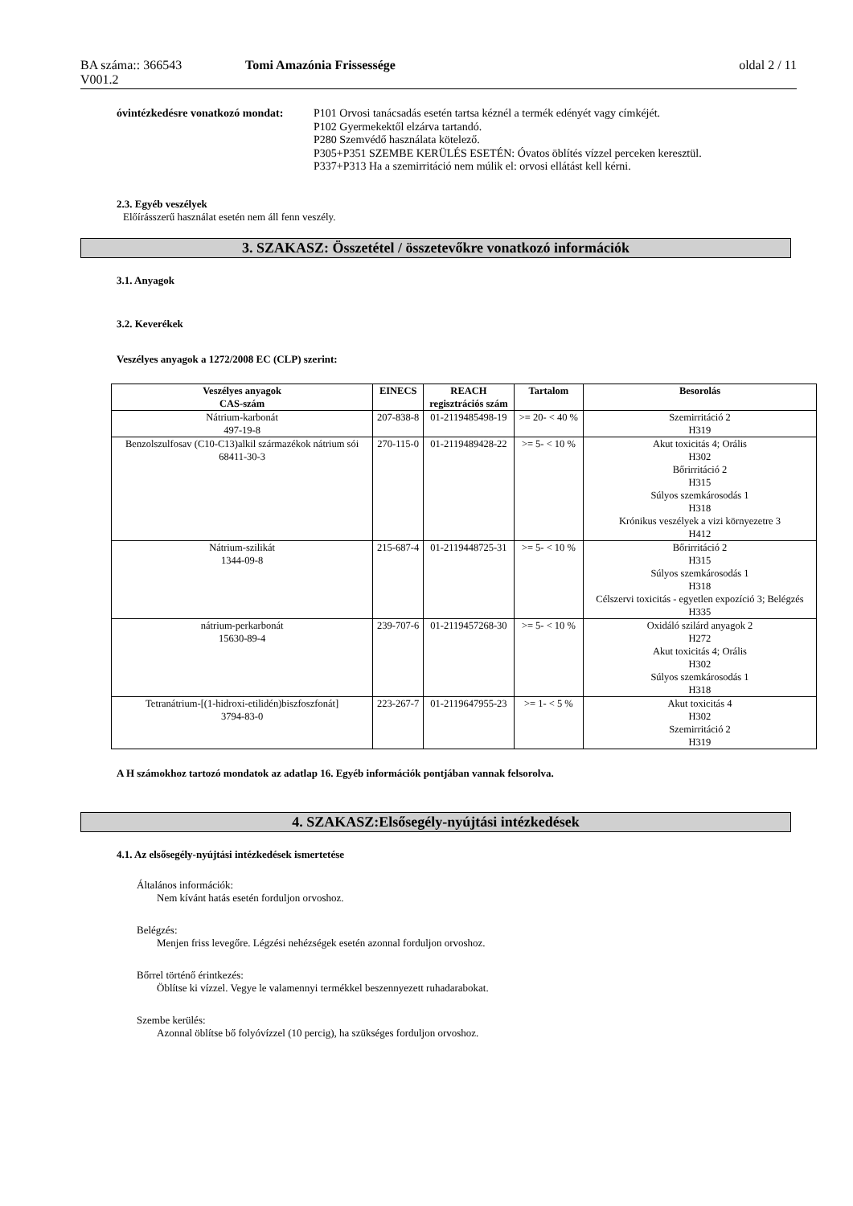BA száma:: 366543
V001.2
Tomi Amazónia Frissessége oldal 2 / 11
óvintézkedésre vonatkozó mondat:
P101 Orvosi tanácsadás esetén tartsa kéznél a termék edényét vagy címkéjét.
P102 Gyermekektől elzárva tartandó.
P280 Szemvédő használata kötelező.
P305+P351 SZEMBE KERÜLÉS ESETÉN: Óvatos öblítés vízzel perceken keresztül.
P337+P313 Ha a szemirritáció nem múlik el: orvosi ellátást kell kérni.
2.3. Egyéb veszélyek
Előírásszerű használat esetén nem áll fenn veszély.
3. SZAKASZ: Összetétel / összetevőkre vonatkozó információk
3.1. Anyagok
3.2. Keverékek
Veszélyes anyagok a 1272/2008 EC (CLP) szerint:
| Veszélyes anyagok CAS-szám | EINECS | REACH regisztrációs szám | Tartalom | Besorolás |
| --- | --- | --- | --- | --- |
| Nátrium-karbonát 497-19-8 | 207-838-8 | 01-2119485498-19 | >= 20- < 40 % | Szemirritáció 2 H319 |
| Benzolszulfosav (C10-C13)alkil származékok nátrium sói 68411-30-3 | 270-115-0 | 01-2119489428-22 | >= 5- < 10 % | Akut toxicitás 4; Orális H302 Bőrirritáció 2 H315 Súlyos szemkárosodás 1 H318 Krónikus veszélyek a vizi környezetre 3 H412 |
| Nátrium-szilikát 1344-09-8 | 215-687-4 | 01-2119448725-31 | >= 5- < 10 % | Bőrirritáció 2 H315 Súlyos szemkárosodás 1 H318 Célszervi toxicitás - egyetlen expozíció 3; Belégzés H335 |
| nátrium-perkarbonát 15630-89-4 | 239-707-6 | 01-2119457268-30 | >= 5- < 10 % | Oxidáló szilárd anyagok 2 H272 Akut toxicitás 4; Orális H302 Súlyos szemkárosodás 1 H318 |
| Tetranátrium-[(1-hidroxi-etilidén)biszfoszfonát] 3794-83-0 | 223-267-7 | 01-2119647955-23 | >= 1- < 5 % | Akut toxicitás 4 H302 Szemirritáció 2 H319 |
A H számokhoz tartozó mondatok az adatlap 16. Egyéb információk pontjában vannak felsorolva.
4. SZAKASZ:Elsősegély-nyújtási intézkedések
4.1. Az elsősegély-nyújtási intézkedések ismertetése
Általános információk:
Nem kívánt hatás esetén forduljon orvoshoz.
Belégzés:
Menjen friss levegőre. Légzési nehézségek esetén azonnal forduljon orvoshoz.
Bőrrel történő érintkezés:
Öblítse ki vízzel. Vegye le valamennyi termékkel beszennyezett ruhadarabokat.
Szembe kerülés:
Azonnal öblítse bő folyóvízzel (10 percig), ha szükséges forduljon orvoshoz.